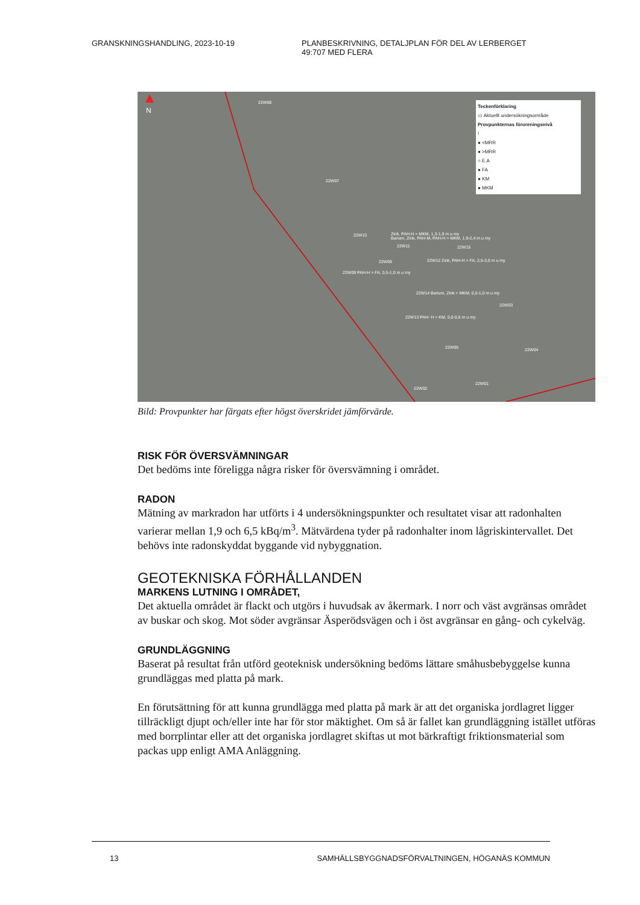GRANSKNINGSHANDLING, 2023-10-19 PLANBESKRIVNING, DETALJPLAN FÖR DEL AV LERBERGET
49:707 MED FLERA
N
22W08
22W07
22W10
Zink, PAH-H > MKM, 1,3-1,9 m u my
Barium, Zink, PAH-M, PAH-H > MKM, 1,9-2,4 m u my
22W11 22W15
22W06
22W12 Zink, PAH-H > FA, 2,5-3,0 m u my
22W09 PAH-H > FA, 0,5-1,0 m u my
22W14 Barium, Zink > MKM, 0,5-1,0 m u my
22W03
22W13 PAH- H > KM, 0,0-0,8 m u my
22W05 22W04
22W01
22W02
Teckenförklaring
▭ Aktuellt undersökningsområde
Provpunkternas föroreningsnivå
!
● <MRR
● >MRR
○ E.A
● FA
● KM
● MKM
Bild: Provpunkter har färgats efter högst överskridet jämförvärde.
RISK FÖR ÖVERSVÄMNINGAR
Det bedöms inte föreligga några risker för översvämning i området.
RADON
Mätning av markradon har utförts i 4 undersökningspunkter och resultatet visar att radonhalten varierar mellan 1,9 och 6,5 kBq/m<sup>3</sup>. Mätvärdena tyder på radonhalter inom lågriskintervallet. Det behövs inte radonskyddat byggande vid nybyggnation.
GEOTEKNISKA FÖRHÅLLANDEN
MARKENS LUTNING I OMRÅDET,
Det aktuella området är flackt och utgörs i huvudsak av åkermark. I norr och väst avgränsas området av buskar och skog. Mot söder avgränsar Äsperödsvägen och i öst avgränsar en gång- och cykelväg.
GRUNDLÄGGNING
Baserat på resultat från utförd geoteknisk undersökning bedöms lättare småhusbebyggelse kunna grundläggas med platta på mark.
En förutsättning för att kunna grundlägga med platta på mark är att det organiska jordlagret ligger tillräckligt djupt och/eller inte har för stor mäktighet. Om så är fallet kan grundläggning istället utföras med borrplintar eller att det organiska jordlagret skiftas ut mot bärkraftigt friktionsmaterial som packas upp enligt AMA Anläggning.
13 SAMHÄLLSBYGGNADSFÖRVALTNINGEN, HÖGANÄS KOMMUN